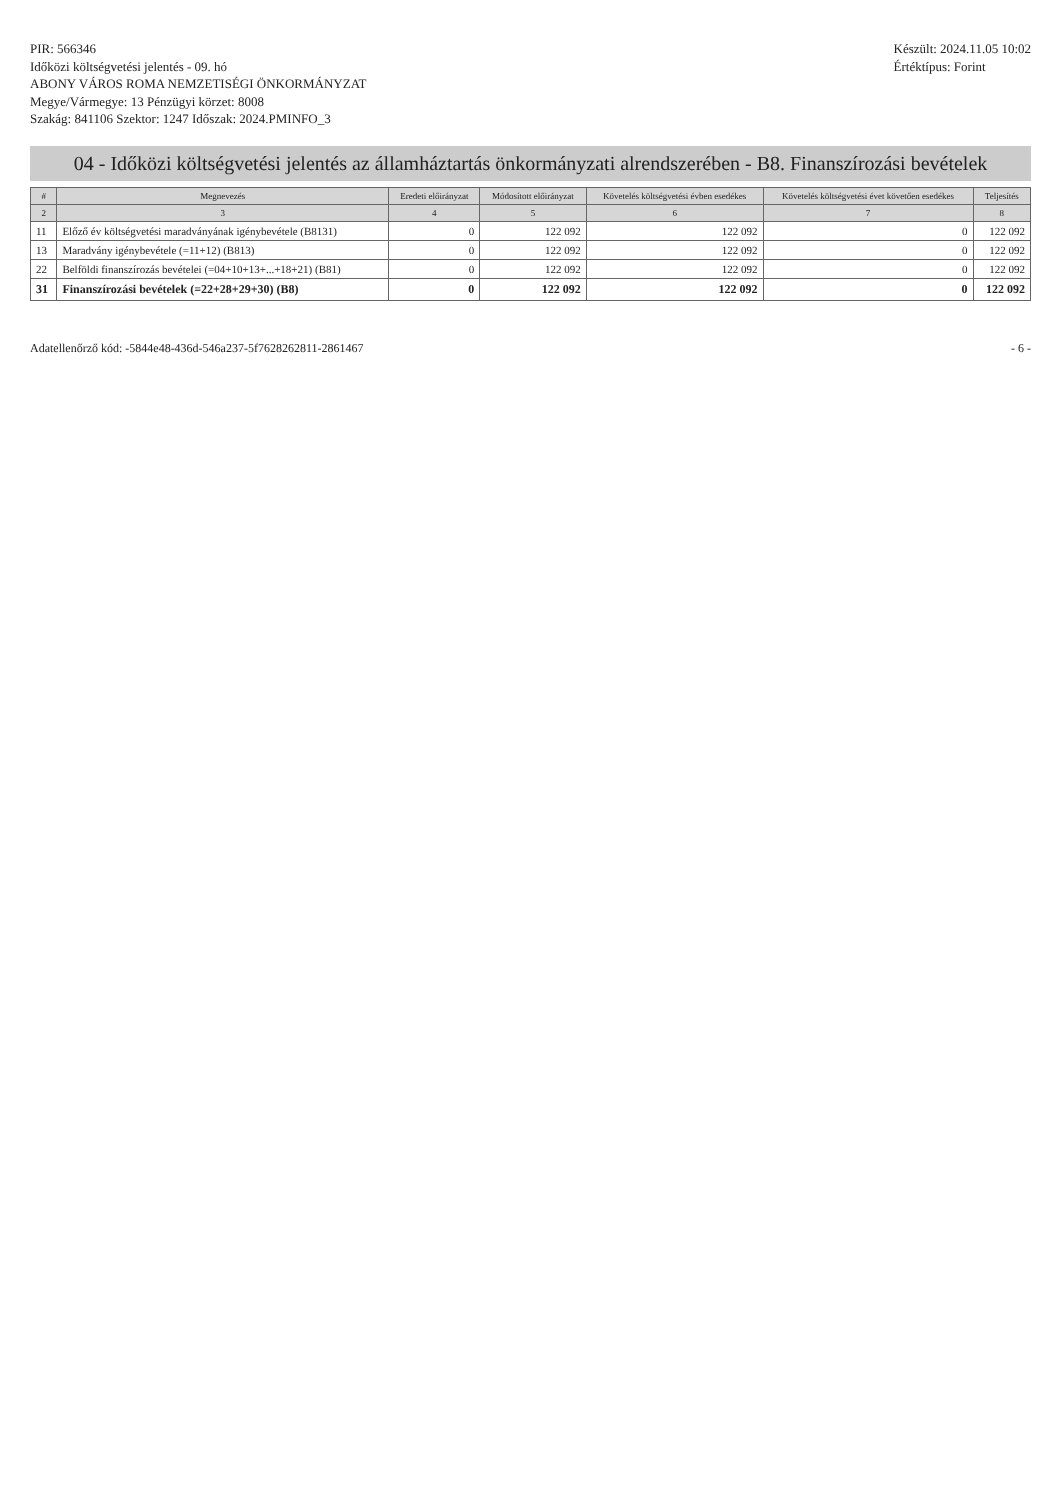PIR: 566346
Időközi költségvetési jelentés - 09. hó
ABONY VÁROS ROMA NEMZETISÉGI ÖNKORMÁNYZAT
Megye/Vármegye: 13 Pénzügyi körzet: 8008
Szakág: 841106 Szektor: 1247 Időszak: 2024.PMINFO_3
Készült: 2024.11.05 10:02
Értéktípus: Forint
04 - Időközi költségvetési jelentés az államháztartás önkormányzati alrendszerében - B8. Finanszírozási bevételek
| # | Megnevezés | Eredeti előirányzat | Módosított előirányzat | Követelés költségvetési évben esedékes | Követelés költségvetési évet követően esedékes | Teljesítés |
| --- | --- | --- | --- | --- | --- | --- |
| 2 | 3 | 4 | 5 | 6 | 7 | 8 |
| 11 | Előző év költségvetési maradványának igénybevétele (B8131) | 0 | 122 092 | 122 092 | 0 | 122 092 |
| 13 | Maradvány igénybevétele (=11+12) (B813) | 0 | 122 092 | 122 092 | 0 | 122 092 |
| 22 | Belföldi finanszírozás bevételei (=04+10+13+...+18+21) (B81) | 0 | 122 092 | 122 092 | 0 | 122 092 |
| 31 | Finanszírozási bevételek (=22+28+29+30) (B8) | 0 | 122 092 | 122 092 | 0 | 122 092 |
Adatellenőrző kód: -5844e48-436d-546a237-5f7628262811-2861467
- 6 -